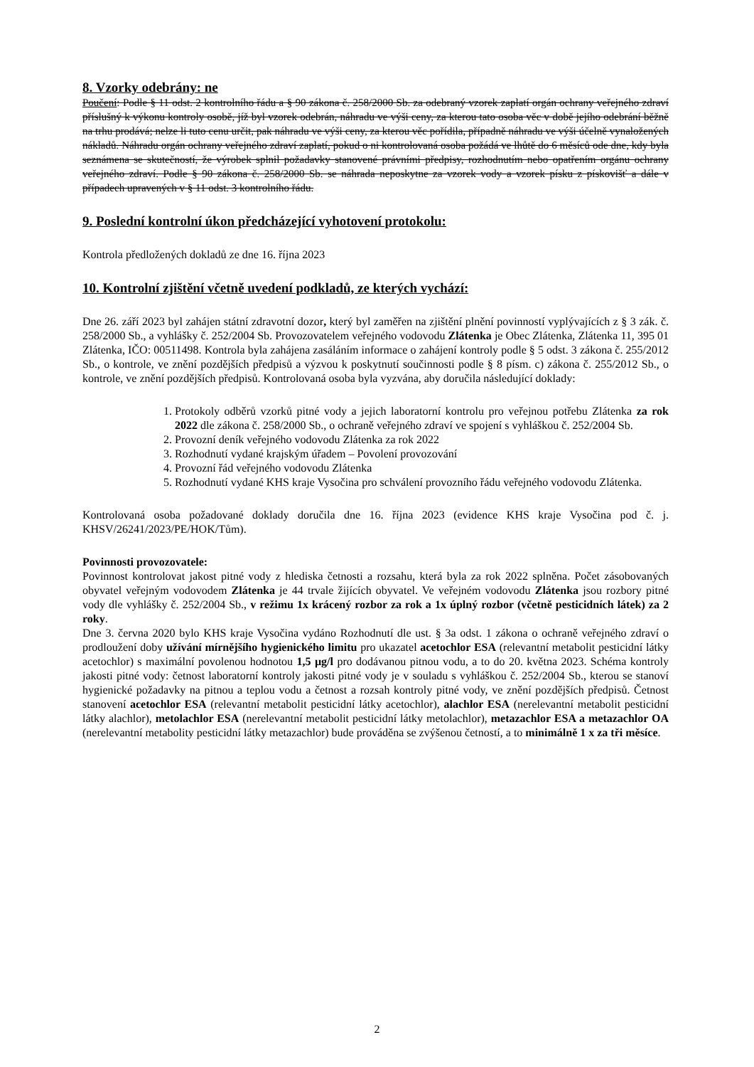8. Vzorky odebrány: ne
Poučení: Podle § 11 odst. 2 kontrolního řádu a § 90 zákona č. 258/2000 Sb. za odebraný vzorek zaplatí orgán ochrany veřejného zdraví příslušný k výkonu kontroly osobě, jíž byl vzorek odebrán, náhradu ve výši ceny, za kterou tato osoba věc v době jejího odebrání běžně na trhu prodává; nelze li tuto cenu určit, pak náhradu ve výši ceny, za kterou věc pořídila, případně náhradu ve výši účelně vynaložených nákladů. Náhradu orgán ochrany veřejného zdraví zaplatí, pokud o ni kontrolovaná osoba požádá ve lhůtě do 6 měsíců ode dne, kdy byla seznámena se skutečností, že výrobek splnil požadavky stanovené právními předpisy, rozhodnutím nebo opatřením orgánu ochrany veřejného zdraví. Podle § 90 zákona č. 258/2000 Sb. se náhrada neposkytne za vzorek vody a vzorek písku z pískovišť a dále v případech upravených v § 11 odst. 3 kontrolního řádu.
9. Poslední kontrolní úkon předcházející vyhotovení protokolu:
Kontrola předložených dokladů ze dne 16. října 2023
10. Kontrolní zjištění včetně uvedení podkladů, ze kterých vychází:
Dne 26. září 2023 byl zahájen státní zdravotní dozor, který byl zaměřen na zjištění plnění povinností vyplývajících z § 3 zák. č. 258/2000 Sb., a vyhlášky č. 252/2004 Sb. Provozovatelem veřejného vodovodu Zlátenka je Obec Zlátenka, Zlátenka 11, 395 01 Zlátenka, IČO: 00511498. Kontrola byla zahájena zasáláním informace o zahájení kontroly podle § 5 odst. 3 zákona č. 255/2012 Sb., o kontrole, ve znění pozdějších předpisů a výzvou k poskytnutí součinnosti podle § 8 písm. c) zákona č. 255/2012 Sb., o kontrole, ve znění pozdějších předpisů. Kontrolovaná osoba byla vyzvána, aby doručila následující doklady:
1. Protokoly odběrů vzorků pitné vody a jejich laboratorní kontrolu pro veřejnou potřebu Zlátenka za rok 2022 dle zákona č. 258/2000 Sb., o ochraně veřejného zdraví ve spojení s vyhláškou č. 252/2004 Sb.
2. Provozní deník veřejného vodovodu Zlátenka za rok 2022
3. Rozhodnutí vydané krajským úřadem – Povolení provozování
4. Provozní řád veřejného vodovodu Zlátenka
5. Rozhodnutí vydané KHS kraje Vysočina pro schválení provozního řádu veřejného vodovodu Zlátenka.
Kontrolovaná osoba požadované doklady doručila dne 16. října 2023 (evidence KHS kraje Vysočina pod č. j. KHSV/26241/2023/PE/HOK/Tům).
Povinnosti provozovatele:
Povinnost kontrolovat jakost pitné vody z hlediska četnosti a rozsahu, která byla za rok 2022 splněna. Počet zásobovaných obyvatel veřejným vodovodem Zlátenka je 44 trvale žijících obyvatel. Ve veřejném vodovodu Zlátenka jsou rozbory pitné vody dle vyhlášky č. 252/2004 Sb., v režimu 1x krácený rozbor za rok a 1x úplný rozbor (včetně pesticidních látek) za 2 roky.
Dne 3. června 2020 bylo KHS kraje Vysočina vydáno Rozhodnutí dle ust. § 3a odst. 1 zákona o ochraně veřejného zdraví o prodloužení doby užívání mírnějšího hygienického limitu pro ukazatel acetochlor ESA (relevantní metabolit pesticidní látky acetochlor) s maximální povolenou hodnotou 1,5 µg/l pro dodávanou pitnou vodu, a to do 20. května 2023. Schéma kontroly jakosti pitné vody: četnost laboratorní kontroly jakosti pitné vody je v souladu s vyhláškou č. 252/2004 Sb., kterou se stanoví hygienické požadavky na pitnou a teplou vodu a četnost a rozsah kontroly pitné vody, ve znění pozdějších předpisů. Četnost stanovení acetochlor ESA (relevantní metabolit pesticidní látky acetochlor), alachlor ESA (nerelevantní metabolit pesticidní látky alachlor), metolachlor ESA (nerelevantní metabolit pesticidní látky metolachlor), metazachlor ESA a metazachlor OA (nerelevantní metabolity pesticidní látky metazachlor) bude prováděna se zvýšenou četností, a to minimálně 1 x za tři měsíce.
2